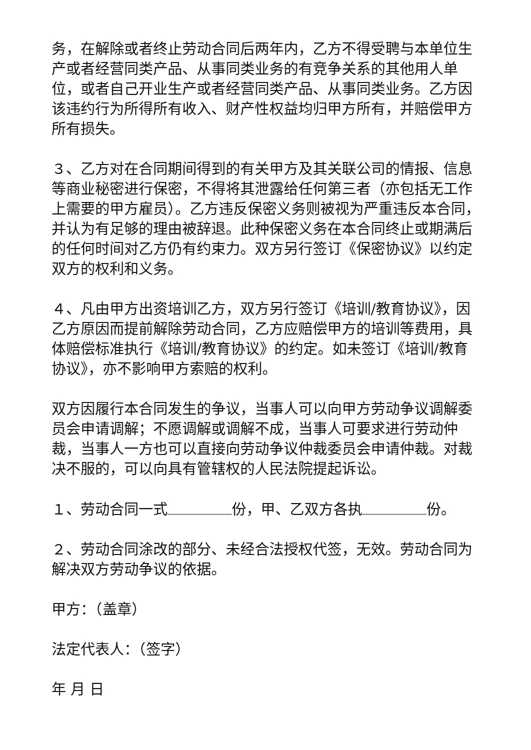务，在解除或者终止劳动合同后两年内，乙方不得受聘与本单位生产或者经营同类产品、从事同类业务的有竞争关系的其他用人单位，或者自己开业生产或者经营同类产品、从事同类业务。乙方因该违约行为所得所有收入、财产性权益均归甲方所有，并赔偿甲方所有损失。
３、乙方对在合同期间得到的有关甲方及其关联公司的情报、信息等商业秘密进行保密，不得将其泄露给任何第三者（亦包括无工作上需要的甲方雇员）。乙方违反保密义务则被视为严重违反本合同，并认为有足够的理由被辞退。此种保密义务在本合同终止或期满后的任何时间对乙方仍有约束力。双方另行签订《保密协议》以约定双方的权利和义务。
４、凡由甲方出资培训乙方，双方另行签订《培训/教育协议》，因乙方原因而提前解除劳动合同，乙方应赔偿甲方的培训等费用，具体赔偿标准执行《培训/教育协议》的约定。如未签订《培训/教育协议》，亦不影响甲方索赔的权利。
双方因履行本合同发生的争议，当事人可以向甲方劳动争议调解委员会申请调解；不愿调解或调解不成，当事人可要求进行劳动仲裁，当事人一方也可以直接向劳动争议仲裁委员会申请仲裁。对裁决不服的，可以向具有管辖权的人民法院提起诉讼。
１、劳动合同一式 份，甲、乙双方各执 份。
２、劳动合同涂改的部分、未经合法授权代签，无效。劳动合同为解决双方劳动争议的依据。
甲方：（盖章）
法定代表人：（签字）
年 月 日